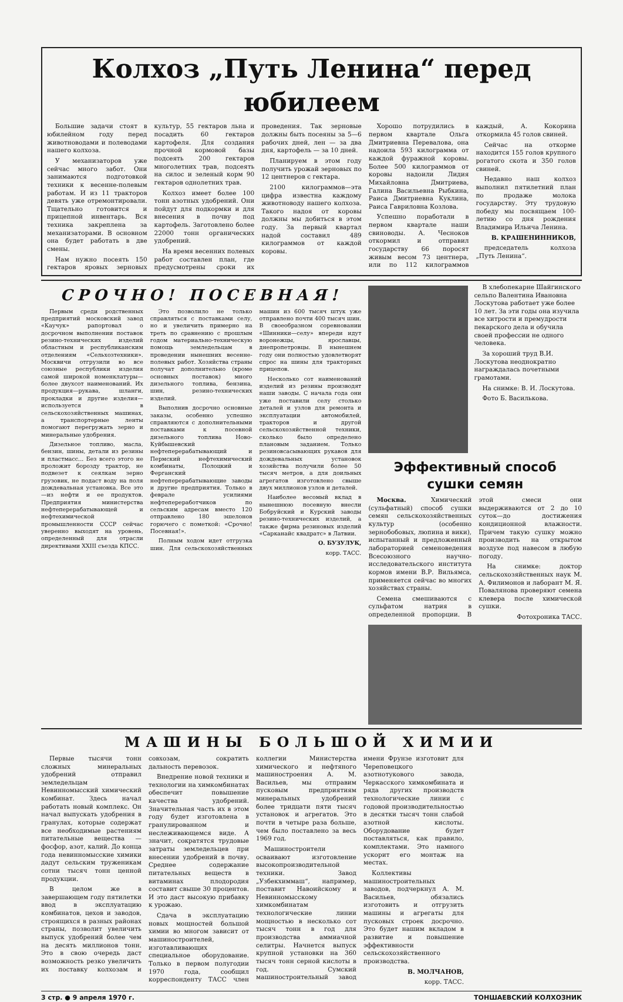Колхоз „Путь Ленина“ перед юбилеем
Большие задачи стоят в юбилейном году перед животноводами и полеводами нашего колхоза.
У механизаторов уже сейчас много забот. Они занимаются подготовкой техники к весенне-полевым работам. И из 11 тракторов девять уже отремонтировали. Тщательно готовится и прицепной инвентарь. Вся техника закреплена за механизаторами. В основном она будет работать в две смены.
Нам нужно посеять 150 гектаров яровых зерновых культур, 55 гектаров льна и посадить 60 гектаров картофеля. Для создания прочной кормовой базы подсеять 200 гектаров многолетних трав, подсеять на силос и зеленый корм 90 гектаров однолетних трав.
Колхоз имеет более 100 тонн азотных удобрений. Они пойдут для подкормки и для внесения в почву под картофель. Заготовлено более 22000 тонн органических удобрений.
На время весенних полевых работ составлен план, где предусмотрены сроки их проведения. Так зерновые должны быть посеяны за 5—6 рабочих дней, лен — за два дня, картофель — за 10 дней.
Планируем в этом году получить урожай зерновых по 12 центнеров с гектара.
2100 килограммов—эта цифра известна каждому животноводу нашего колхоза. Такого надоя от коровы должны мы добиться в этом году. За первый квартал надой составил 489 килограммов от каждой коровы.
Хорошо потрудились в первом квартале Ольга Дмитриевна Перевалова, она надоила 593 килограмма от каждой фуражной коровы. Более 500 килограммов от коровы надоили Лидия Михайловна Дмитриева, Галина Васильевна Рыбкина, Раиса Дмитриевна Куклина, Раиса Гавриловна Козлова.
Успешно поработали в первом квартале наши свиноводы. А. Чесноков откормил и отправил государству 66 поросят живым весом 73 центнера, или по 112 килограммов каждый, А. Кокорина откормила 45 голов свиней.
Сейчас на откорме находится 155 голов крупного рогатого скота и 350 голов свиней.
Недавно наш колхоз выполнил пятилетний план по продаже молока государству. Эту трудовую победу мы посвящаем 100-летию со дня рождения Владимира Ильича Ленина.
В. КРАШЕНИННИКОВ,
председатель колхоза „Путь Ленина“.
СРОЧНО! ПОСЕВНАЯ!
Первым среди родственных предприятий московский завод «Каучук» рапортовал о досрочном выполнении поставок резино-технических изделий областным и республиканским отделениям «Сельхозтехники». Москвичи отгрузили во все союзные республики изделия самой широкой номенклатуры—более двухсот наименований. Их продукция—рукава, шланги, прокладки и другие изделия—используется в сельскохозяйственных машинах, а транспортерные ленты помогают перегружать зерно и минеральные удобрения.
Дизельное топливо, масла, бензин, шины, детали из резины и пластмасс... Без всего этого не проложит борозду трактор, не подвезет к сеялкам зерно грузовик, не подаст воду на поля дождевальная установка. Все это —из нефти и ее продуктов. Предприятия министерства нефтеперерабатывающей и нефтехимической промышленности СССР сейчас уверенно выходят на уровень, определенный для отрасли директивами XXIII съезда КПСС.
Это позволило не только справляться с поставками селу, но и увеличить примерно на треть по сравнению с прошлым годом материально-техническую помощь земледельцам в проведении нынешних весенне-полевых работ. Хозяйства страны получат дополнительно (кроме основных поставок) много дизельного топлива, бензина, шин, резино-технических изделий.
Выполнив досрочно основные заказы, особенно успешно справляются с дополнительными поставками к посевной дизельного топлива Ново-Куйбышевский нефтеперерабатывающий и Пермский нефтехимический комбинаты, Полоцкий и Ферганский нефтеперерабатывающие заводы и другие предприятия. Только в феврале усилиями нефтепереработчиков по сельским адресам вместо 120 отправлено 180 эшелонов горючего с пометкой: «Срочно! Посевная!».
Полным ходом идет отгрузка шин. Для сельскохозяйственных машин из 600 тысяч штук уже отправлено почти 400 тысяч шин. В своеобразном соревновании «Шинники—селу» впереди идут воронежцы, ярославцы, днепропетровцы. В нынешнем году они полностью удовлетворят спрос на шины для тракторных прицепов.
Несколько сот наименований изделий из резины производят наши заводы. С начала года они уже поставили селу столько деталей и узлов для ремонта и эксплуатации автомобилей, тракторов и другой сельскохозяйственной техники, сколько было определено плановым заданием. Только резиновсасывающих рукавов для дождевальных установок хозяйства получили более 50 тысяч метров, а для доильных агрегатов изготовлено свыше двух миллионов узлов и деталей.
Наиболее весомый вклад в нынешнюю посевную внесли Бобруйский и Курский заводы резино-технических изделий, а также фирма резиновых изделий «Сарканайс квадратс» в Латвии.
О. БУЗУЛУК,
корр. ТАСС.
В хлебопекарне Шайгинского сельпо Валентина Ивановна Лоскутова работает уже более 10 лет. За эти годы она изучила все хитрости и премудрости пекарского дела и обучила своей профессии не одного человека.
За хороший труд В.И. Лоскутова неоднократно награждалась почетными грамотами.
На снимке: В. И. Лоскутова.
Фото Б. Василькова.
Эффективный способ сушки семян
Москва. Химический (сульфатный) способ сушки семян сельскохозяйственных культур (особенно зернобобовых, люпина и вики), испытанный и предложенный лабораторией семеноведения Всесоюзного научно-исследовательского института кормов имени В.Р. Вильямса, применяется сейчас во многих хозяйствах страны.
Семена смешиваются с сульфатом натрия в определенной пропорции. В этой смеси они выдерживаются от 2 до 10 суток—до достижения кондиционной влажности. Причем такую сушку можно производить на открытом воздухе под навесом в любую погоду.
На снимке: доктор сельскохозяйственных наук М. А. Филимонов и лаборант М. Я. Повалянова проверяют семена клевера после химической сушки.
Фотохроника ТАСС.
МАШИНЫ БОЛЬШОЙ ХИМИИ
Первые тысячи тонн сложных минеральных удобрений отправил земледельцам Невинномысский химический комбинат. Здесь начал работать новый комплекс. Он начал выпускать удобрения в гранулах, которые содержат все необходимые растениям питательные вещества — фосфор, азот, калий. До конца года невинномысские химики дадут сельским труженикам сотни тысяч тонн ценной продукции.
В целом же в завершающем году пятилетки ввод в эксплуатацию комбинатов, цехов и заводов, строящихся в разных районах страны, позволит увеличить выпуск удобрений более чем на десять миллионов тонн. Это в свою очередь даст возможность резко увеличить их поставку колхозам и совхозам, сократить дальность перевозок.
Внедрение новой техники и технологии на химкомбинатах обеспечит повышение качества удобрений. Значительная часть их в этом году будет изготовлена в гранулированном и неслеживающемся виде. А значит, сократятся трудовые затраты земледельцев при внесении удобрений в почву. Среднее содержание питательных веществ в витаминах плодородия составит свыше 30 процентов. И это даст высокую прибавку к урожаю.
Сдача в эксплуатацию новых мощностей большой химии во многом зависит от машиностроителей, изготавливающих специальное оборудование. Только в первом полугодии 1970 года, сообщил корреспонденту ТАСС член коллегии Министерства химического и нефтяного машиностроения А. М. Васильев, мы отправим пусковым предприятиям минеральных удобрений более тридцати пяти тысяч установок и агрегатов. Это почти в четыре раза больше, чем было поставлено за весь 1969 год.
Машиностроители осваивают изготовление высокопроизводительной техники. Завод „Узбекхиммаш“, например, поставит Навоийскому и Невинномысскому химкомбинатам технологические линии мощностью в несколько сот тысяч тонн в год для производства аммиачной селитры. Начнется выпуск крупной установки на 360 тысяч тонн серной кислоты в год. Сумский машиностроительный завод имени Фрунзе изготовит для Череповецкого азотнотукового завода, Черкасского химкомбината и ряда других производств технологические линии с годовой производительностью в десятки тысяч тонн слабой азотной кислоты. Оборудование будет поставляться, как правило, комплектами. Это намного ускорит его монтаж на местах.
Коллективы машиностроительных заводов, подчеркнул А. М. Васильев, обязались изготовить и отгрузить машины и агрегаты для пусковых строек досрочно. Это будет нашим вкладом в развитие и повышение эффективности сельскохозяйственного производства.
В. МОЛЧАНОВ,
корр. ТАСС.
3 стр. ● 9 апреля 1970 г. ТОНШАЕВСКИЙ КОЛХОЗНИК